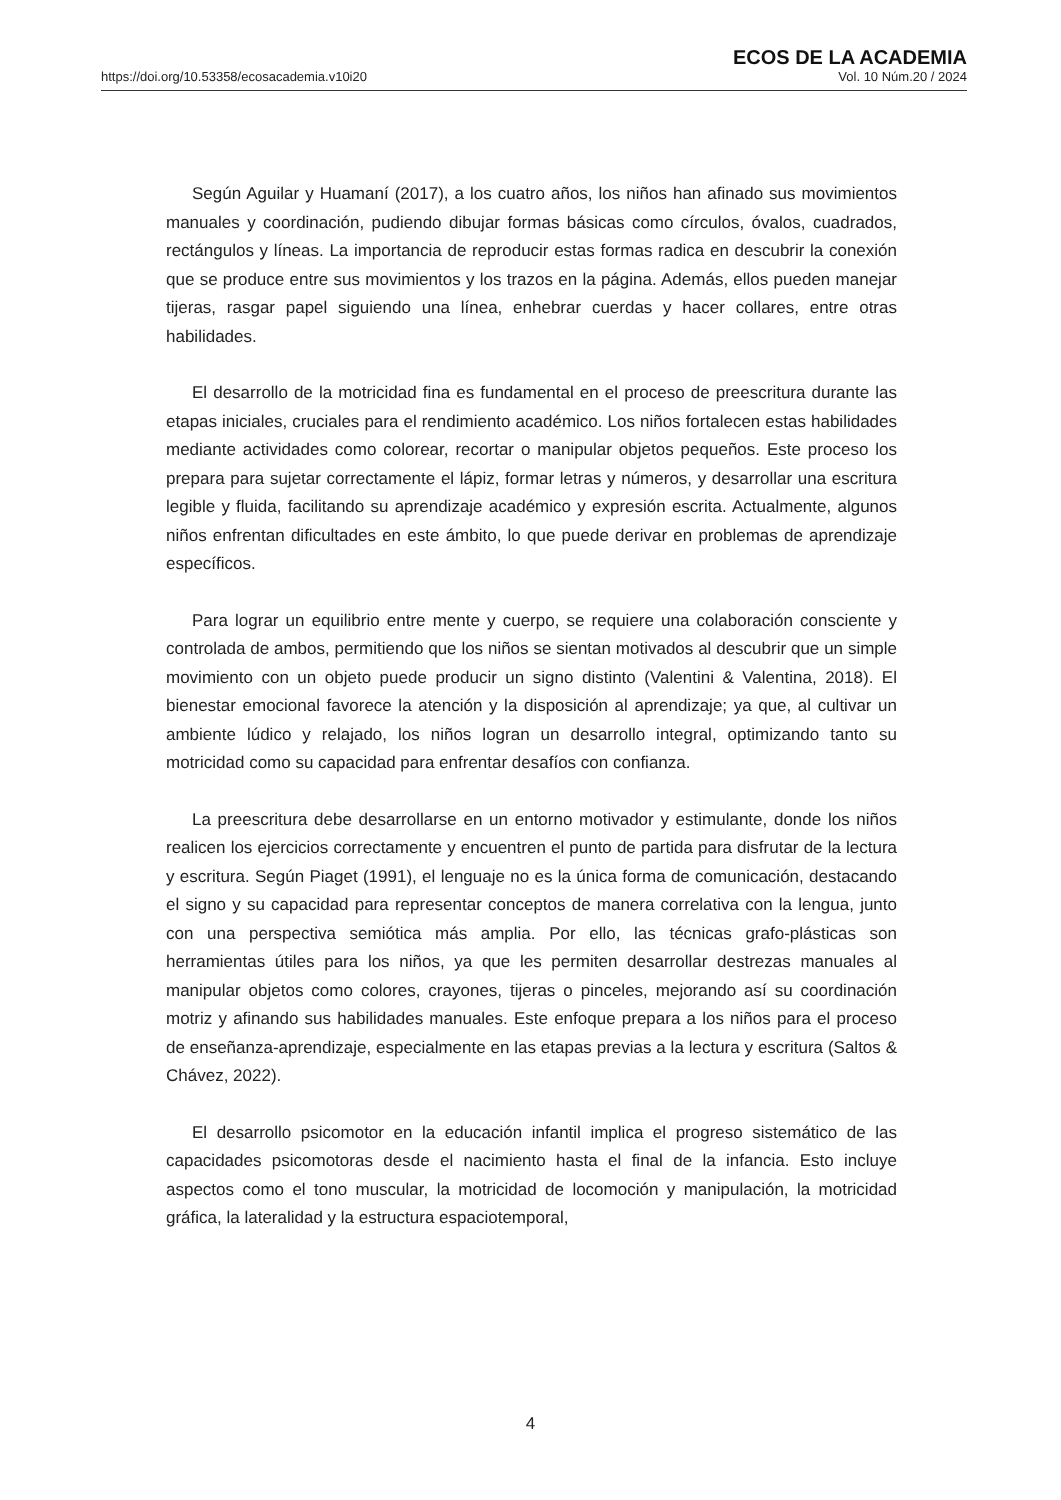https://doi.org/10.53358/ecosacademia.v10i20
ECOS DE LA ACADEMIA
Vol. 10 Núm.20 / 2024
Según Aguilar y Huamaní (2017), a los cuatro años, los niños han afinado sus movimientos manuales y coordinación, pudiendo dibujar formas básicas como círculos, óvalos, cuadrados, rectángulos y líneas. La importancia de reproducir estas formas radica en descubrir la conexión que se produce entre sus movimientos y los trazos en la página. Además, ellos pueden manejar tijeras, rasgar papel siguiendo una línea, enhebrar cuerdas y hacer collares, entre otras habilidades.
El desarrollo de la motricidad fina es fundamental en el proceso de preescritura durante las etapas iniciales, cruciales para el rendimiento académico. Los niños fortalecen estas habilidades mediante actividades como colorear, recortar o manipular objetos pequeños. Este proceso los prepara para sujetar correctamente el lápiz, formar letras y números, y desarrollar una escritura legible y fluida, facilitando su aprendizaje académico y expresión escrita. Actualmente, algunos niños enfrentan dificultades en este ámbito, lo que puede derivar en problemas de aprendizaje específicos.
Para lograr un equilibrio entre mente y cuerpo, se requiere una colaboración consciente y controlada de ambos, permitiendo que los niños se sientan motivados al descubrir que un simple movimiento con un objeto puede producir un signo distinto (Valentini & Valentina, 2018). El bienestar emocional favorece la atención y la disposición al aprendizaje; ya que, al cultivar un ambiente lúdico y relajado, los niños logran un desarrollo integral, optimizando tanto su motricidad como su capacidad para enfrentar desafíos con confianza.
La preescritura debe desarrollarse en un entorno motivador y estimulante, donde los niños realicen los ejercicios correctamente y encuentren el punto de partida para disfrutar de la lectura y escritura. Según Piaget (1991), el lenguaje no es la única forma de comunicación, destacando el signo y su capacidad para representar conceptos de manera correlativa con la lengua, junto con una perspectiva semiótica más amplia. Por ello, las técnicas grafo-plásticas son herramientas útiles para los niños, ya que les permiten desarrollar destrezas manuales al manipular objetos como colores, crayones, tijeras o pinceles, mejorando así su coordinación motriz y afinando sus habilidades manuales. Este enfoque prepara a los niños para el proceso de enseñanza-aprendizaje, especialmente en las etapas previas a la lectura y escritura (Saltos & Chávez, 2022).
El desarrollo psicomotor en la educación infantil implica el progreso sistemático de las capacidades psicomotoras desde el nacimiento hasta el final de la infancia. Esto incluye aspectos como el tono muscular, la motricidad de locomoción y manipulación, la motricidad gráfica, la lateralidad y la estructura espaciotemporal,
4